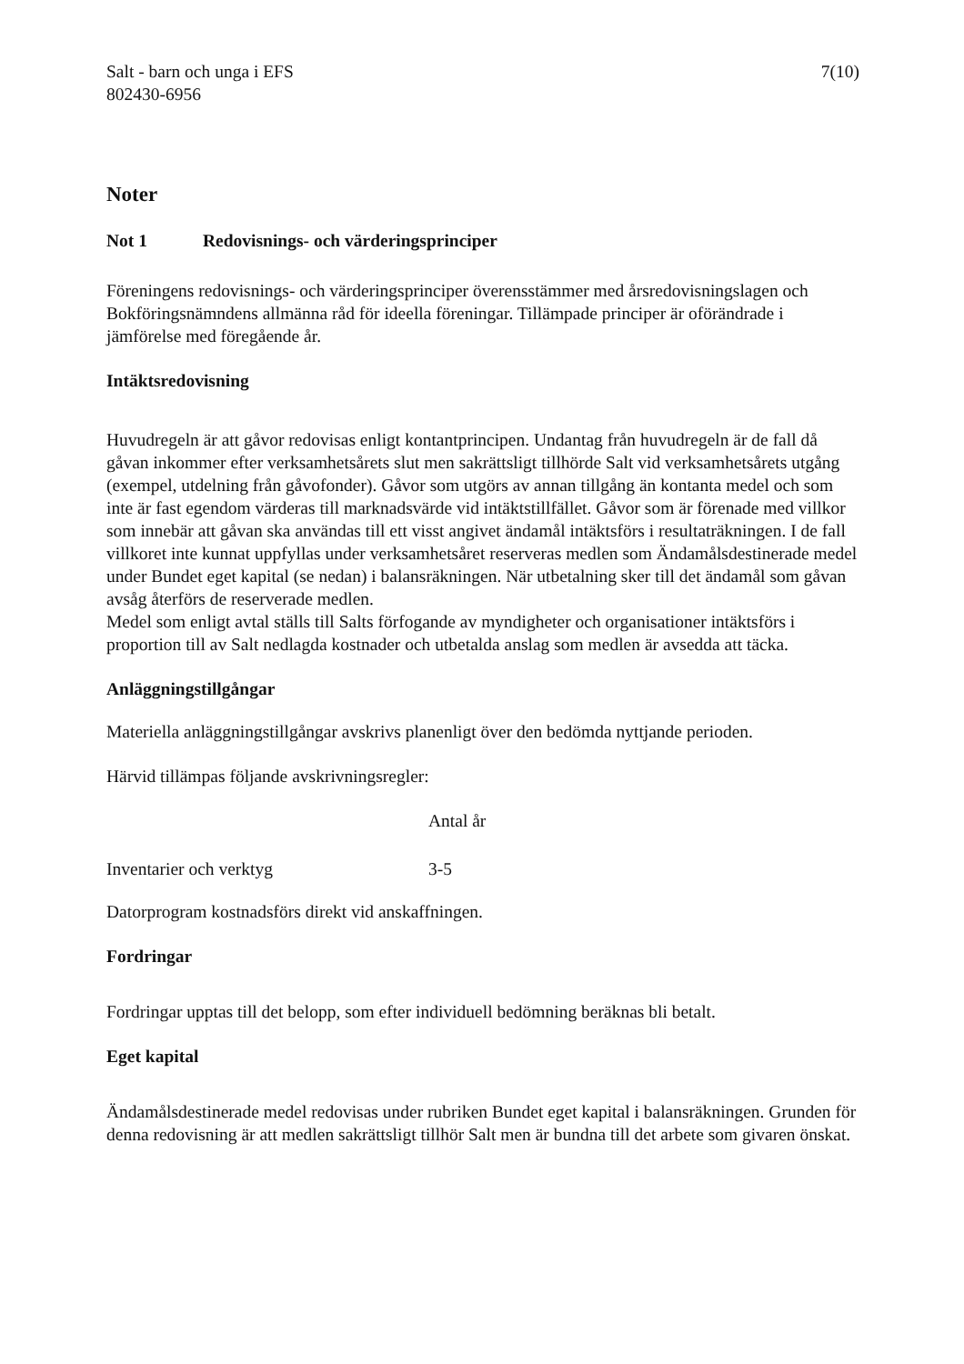Salt - barn och unga i EFS
802430-6956
7(10)
Noter
Not 1 Redovisnings- och värderingsprinciper
Föreningens redovisnings- och värderingsprinciper överensstämmer med årsredovisningslagen och Bokföringsnämndens allmänna råd för ideella föreningar. Tillämpade principer är oförändrade i jämförelse med föregående år.
Intäktsredovisning
Huvudregeln är att gåvor redovisas enligt kontantprincipen. Undantag från huvudregeln är de fall då gåvan inkommer efter verksamhetsårets slut men sakrättsligt tillhörde Salt vid verksamhetsårets utgång (exempel, utdelning från gåvofonder). Gåvor som utgörs av annan tillgång än kontanta medel och som inte är fast egendom värderas till marknadsvärde vid intäktstillfället. Gåvor som är förenade med villkor som innebär att gåvan ska användas till ett visst angivet ändamål intäktsförs i resultaträkningen. I de fall villkoret inte kunnat uppfyllas under verksamhetsåret reserveras medlen som Ändamålsdestinerade medel under Bundet eget kapital (se nedan) i balansräkningen. När utbetalning sker till det ändamål som gåvan avsåg återförs de reserverade medlen.
Medel som enligt avtal ställs till Salts förfogande av myndigheter och organisationer intäktsförs i proportion till av Salt nedlagda kostnader och utbetalda anslag som medlen är avsedda att täcka.
Anläggningstillgångar
Materiella anläggningstillgångar avskrivs planenligt över den bedömda nyttjande perioden.
Härvid tillämpas följande avskrivningsregler:
| | Antal år |
| --- | --- |
| Inventarier och verktyg | 3-5 |
Datorprogram kostnadsförs direkt vid anskaffningen.
Fordringar
Fordringar upptas till det belopp, som efter individuell bedömning beräknas bli betalt.
Eget kapital
Ändamålsdestinerade medel redovisas under rubriken Bundet eget kapital i balansräkningen. Grunden för denna redovisning är att medlen sakrättsligt tillhör Salt men är bundna till det arbete som givaren önskat.